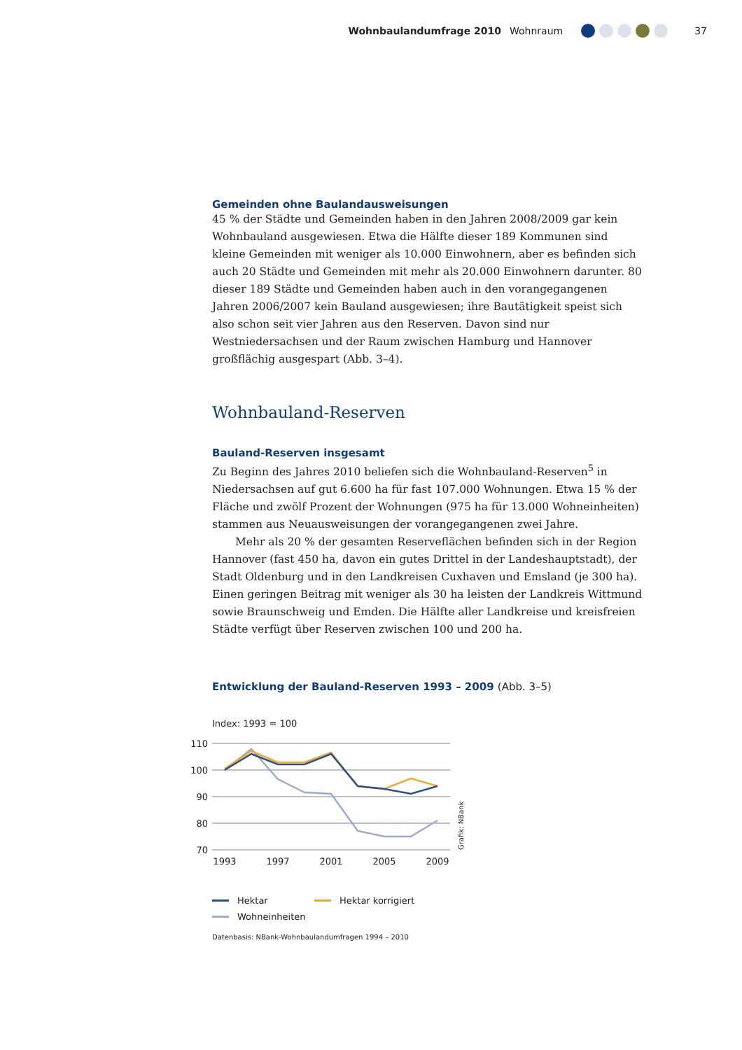Wohnbaulandumfrage 2010 Wohnraum 37
Gemeinden ohne Baulandausweisungen
45 % der Städte und Gemeinden haben in den Jahren 2008/2009 gar kein Wohnbauland ausgewiesen. Etwa die Hälfte dieser 189 Kommunen sind kleine Gemeinden mit weniger als 10.000 Einwohnern, aber es befinden sich auch 20 Städte und Gemeinden mit mehr als 20.000 Einwohnern darunter. 80 dieser 189 Städte und Gemeinden haben auch in den vorangegangenen Jahren 2006/2007 kein Bauland ausgewiesen; ihre Bautätigkeit speist sich also schon seit vier Jahren aus den Reserven. Davon sind nur Westniedersachsen und der Raum zwischen Hamburg und Hannover großflächig ausgespart (Abb. 3–4).
Wohnbauland-Reserven
Bauland-Reserven insgesamt
Zu Beginn des Jahres 2010 beliefen sich die Wohnbauland-Reserven<sup>5</sup> in Niedersachsen auf gut 6.600 ha für fast 107.000 Wohnungen. Etwa 15 % der Fläche und zwölf Prozent der Wohnungen (975 ha für 13.000 Wohneinheiten) stammen aus Neuausweisungen der vorangegangenen zwei Jahre.
Mehr als 20 % der gesamten Reserveflächen befinden sich in der Region Hannover (fast 450 ha, davon ein gutes Drittel in der Landeshauptstadt), der Stadt Oldenburg und in den Landkreisen Cuxhaven und Emsland (je 300 ha). Einen geringen Beitrag mit weniger als 30 ha leisten der Landkreis Wittmund sowie Braunschweig und Emden. Die Hälfte aller Landkreise und kreisfreien Städte verfügt über Reserven zwischen 100 und 200 ha.
Entwicklung der Bauland-Reserven 1993 – 2009 (Abb. 3–5)
Index: 1993 = 100
110
100
90
80
70
1993
1997
2001
2005
2009
Grafik: NBank
Hektar
Hektar korrigiert
Wohneinheiten
Datenbasis: NBank-Wohnbaulandumfragen 1994 – 2010